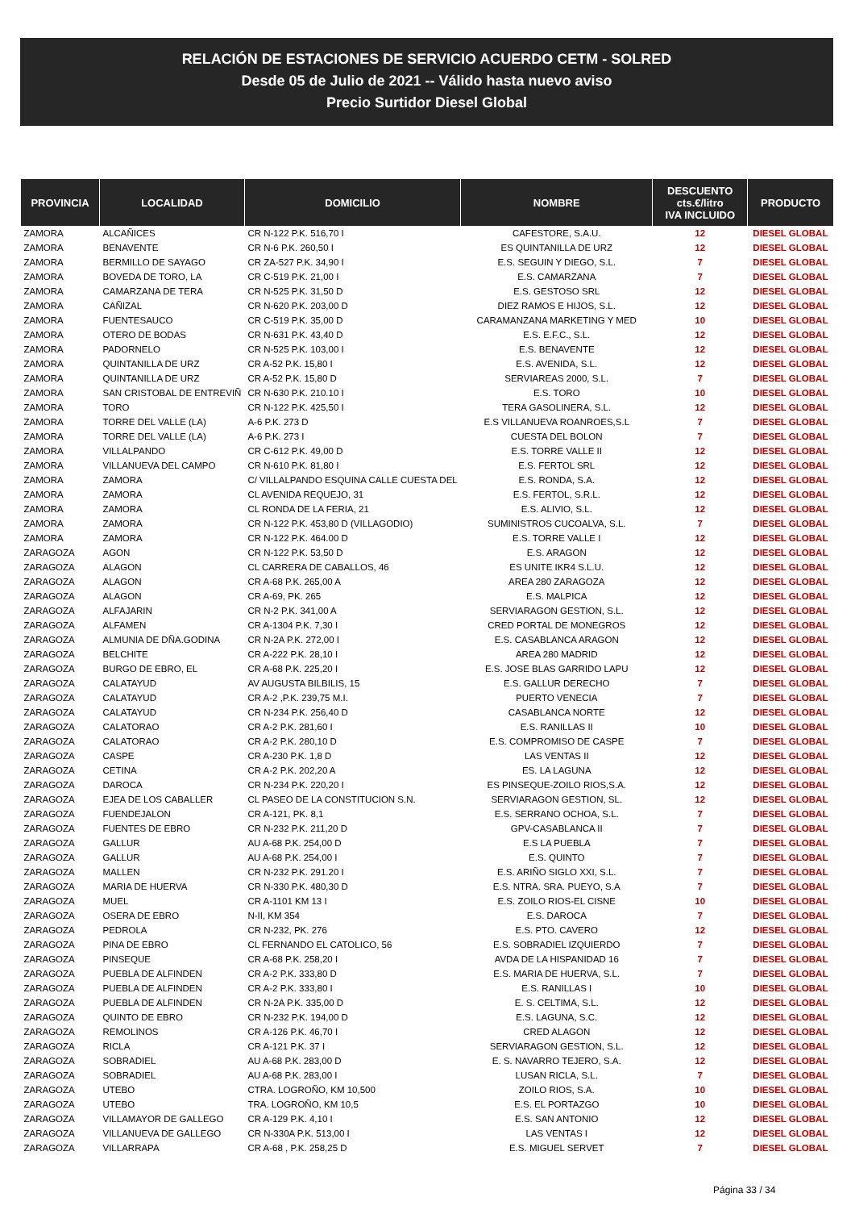RELACIÓN DE ESTACIONES DE SERVICIO ACUERDO CETM - SOLRED
Desde 05 de Julio de 2021 -- Válido hasta nuevo aviso
Precio Surtidor Diesel Global
| PROVINCIA | LOCALIDAD | DOMICILIO | NOMBRE | DESCUENTO cts.€/litro IVA INCLUIDO | PRODUCTO |
| --- | --- | --- | --- | --- | --- |
| ZAMORA | ALCAÑICES | CR N-122 P.K. 516,70 I | CAFESTORE, S.A.U. | 12 | DIESEL GLOBAL |
| ZAMORA | BENAVENTE | CR N-6 P.K. 260,50 I | ES QUINTANILLA DE URZ | 12 | DIESEL GLOBAL |
| ZAMORA | BERMILLO DE SAYAGO | CR ZA-527 P.K. 34,90 I | E.S. SEGUIN Y DIEGO, S.L. | 7 | DIESEL GLOBAL |
| ZAMORA | BOVEDA DE TORO, LA | CR C-519 P.K. 21,00 I | E.S. CAMARZANA | 7 | DIESEL GLOBAL |
| ZAMORA | CAMARZANA DE TERA | CR N-525 P.K. 31,50 D | E.S. GESTOSO SRL | 12 | DIESEL GLOBAL |
| ZAMORA | CAÑIZAL | CR N-620 P.K. 203,00 D | DIEZ RAMOS E HIJOS, S.L. | 12 | DIESEL GLOBAL |
| ZAMORA | FUENTESAUCO | CR C-519 P.K. 35,00 D | CARAMANZANA MARKETING Y MED | 10 | DIESEL GLOBAL |
| ZAMORA | OTERO DE BODAS | CR N-631 P.K. 43,40 D | E.S. E.F.C., S.L. | 12 | DIESEL GLOBAL |
| ZAMORA | PADORNELO | CR N-525 P.K. 103,00 I | E.S. BENAVENTE | 12 | DIESEL GLOBAL |
| ZAMORA | QUINTANILLA DE URZ | CR A-52 P.K. 15,80 I | E.S. AVENIDA, S.L. | 12 | DIESEL GLOBAL |
| ZAMORA | QUINTANILLA DE URZ | CR A-52 P.K. 15,80 D | SERVIAREAS 2000, S.L. | 7 | DIESEL GLOBAL |
| ZAMORA | SAN CRISTOBAL DE ENTREVIÑ | CR N-630 P.K. 210.10 I | E.S. TORO | 10 | DIESEL GLOBAL |
| ZAMORA | TORO | CR N-122 P.K. 425,50 I | TERA GASOLINERA, S.L. | 12 | DIESEL GLOBAL |
| ZAMORA | TORRE DEL VALLE (LA) | A-6 P.K. 273 D | E.S VILLANUEVA ROANROES,S.L | 7 | DIESEL GLOBAL |
| ZAMORA | TORRE DEL VALLE (LA) | A-6 P.K. 273 I | CUESTA DEL BOLON | 7 | DIESEL GLOBAL |
| ZAMORA | VILLALPANDO | CR C-612 P.K. 49,00 D | E.S. TORRE VALLE II | 12 | DIESEL GLOBAL |
| ZAMORA | VILLANUEVA DEL CAMPO | CR N-610 P.K. 81,80 I | E.S. FERTOL SRL | 12 | DIESEL GLOBAL |
| ZAMORA | ZAMORA | C/ VILLALPANDO ESQUINA CALLE CUESTA DEL | E.S. RONDA, S.A. | 12 | DIESEL GLOBAL |
| ZAMORA | ZAMORA | CL AVENIDA REQUEJO, 31 | E.S. FERTOL, S.R.L. | 12 | DIESEL GLOBAL |
| ZAMORA | ZAMORA | CL RONDA DE LA FERIA, 21 | E.S. ALIVIO, S.L. | 12 | DIESEL GLOBAL |
| ZAMORA | ZAMORA | CR N-122 P.K. 453,80 D (VILLAGODIO) | SUMINISTROS CUCOALVA, S.L. | 7 | DIESEL GLOBAL |
| ZAMORA | ZAMORA | CR N-122 P.K. 464.00 D | E.S. TORRE VALLE I | 12 | DIESEL GLOBAL |
| ZARAGOZA | AGON | CR N-122 P.K. 53,50 D | E.S. ARAGON | 12 | DIESEL GLOBAL |
| ZARAGOZA | ALAGON | CL CARRERA DE CABALLOS, 46 | ES UNITE IKR4 S.L.U. | 12 | DIESEL GLOBAL |
| ZARAGOZA | ALAGON | CR A-68 P.K. 265,00 A | AREA 280 ZARAGOZA | 12 | DIESEL GLOBAL |
| ZARAGOZA | ALAGON | CR A-69, PK. 265 | E.S. MALPICA | 12 | DIESEL GLOBAL |
| ZARAGOZA | ALFAJARIN | CR N-2 P.K. 341,00 A | SERVIARAGON GESTION, S.L. | 12 | DIESEL GLOBAL |
| ZARAGOZA | ALFAMEN | CR A-1304 P.K. 7,30 I | CRED PORTAL DE MONEGROS | 12 | DIESEL GLOBAL |
| ZARAGOZA | ALMUNIA DE DÑA.GODINA | CR N-2A P.K. 272,00 I | E.S. CASABLANCA ARAGON | 12 | DIESEL GLOBAL |
| ZARAGOZA | BELCHITE | CR A-222 P.K. 28,10 I | AREA 280 MADRID | 12 | DIESEL GLOBAL |
| ZARAGOZA | BURGO DE EBRO, EL | CR A-68 P.K. 225,20 I | E.S. JOSE BLAS GARRIDO LAPU | 12 | DIESEL GLOBAL |
| ZARAGOZA | CALATAYUD | AV AUGUSTA BILBILIS, 15 | E.S. GALLUR DERECHO | 7 | DIESEL GLOBAL |
| ZARAGOZA | CALATAYUD | CR A-2 ,P.K. 239,75 M.I. | PUERTO VENECIA | 7 | DIESEL GLOBAL |
| ZARAGOZA | CALATAYUD | CR N-234 P.K. 256,40 D | CASABLANCA NORTE | 12 | DIESEL GLOBAL |
| ZARAGOZA | CALATORAO | CR A-2 P.K. 281,60 I | E.S. RANILLAS II | 10 | DIESEL GLOBAL |
| ZARAGOZA | CALATORAO | CR A-2 P.K. 280,10 D | E.S. COMPROMISO DE CASPE | 7 | DIESEL GLOBAL |
| ZARAGOZA | CASPE | CR A-230 P.K. 1,8 D | LAS VENTAS II | 12 | DIESEL GLOBAL |
| ZARAGOZA | CETINA | CR A-2 P.K. 202,20 A | ES. LA LAGUNA | 12 | DIESEL GLOBAL |
| ZARAGOZA | DAROCA | CR N-234 P.K. 220,20 I | ES PINSEQUE-ZOILO RIOS,S.A. | 12 | DIESEL GLOBAL |
| ZARAGOZA | EJEA DE LOS CABALLER | CL PASEO DE LA CONSTITUCION S.N. | SERVIARAGON GESTION, SL. | 12 | DIESEL GLOBAL |
| ZARAGOZA | FUENDEJALON | CR A-121, PK. 8,1 | E.S. SERRANO OCHOA, S.L. | 7 | DIESEL GLOBAL |
| ZARAGOZA | FUENTES DE EBRO | CR N-232 P.K. 211,20 D | GPV-CASABLANCA II | 7 | DIESEL GLOBAL |
| ZARAGOZA | GALLUR | AU A-68 P.K. 254,00 D | E.S LA PUEBLA | 7 | DIESEL GLOBAL |
| ZARAGOZA | GALLUR | AU A-68 P.K. 254,00 I | E.S. QUINTO | 7 | DIESEL GLOBAL |
| ZARAGOZA | MALLEN | CR N-232 P.K. 291.20 I | E.S. ARIÑO SIGLO XXI, S.L. | 7 | DIESEL GLOBAL |
| ZARAGOZA | MARIA DE HUERVA | CR N-330 P.K. 480,30 D | E.S. NTRA. SRA. PUEYO, S.A | 7 | DIESEL GLOBAL |
| ZARAGOZA | MUEL | CR A-1101 KM 13 I | E.S. ZOILO RIOS-EL CISNE | 10 | DIESEL GLOBAL |
| ZARAGOZA | OSERA DE EBRO | N-II, KM 354 | E.S. DAROCA | 7 | DIESEL GLOBAL |
| ZARAGOZA | PEDROLA | CR N-232, PK. 276 | E.S. PTO. CAVERO | 12 | DIESEL GLOBAL |
| ZARAGOZA | PINA DE EBRO | CL FERNANDO EL CATOLICO, 56 | E.S. SOBRADIEL IZQUIERDO | 7 | DIESEL GLOBAL |
| ZARAGOZA | PINSEQUE | CR A-68 P.K. 258,20 I | AVDA DE LA HISPANIDAD 16 | 7 | DIESEL GLOBAL |
| ZARAGOZA | PUEBLA DE ALFINDEN | CR A-2 P.K. 333,80 D | E.S. MARIA DE HUERVA, S.L. | 7 | DIESEL GLOBAL |
| ZARAGOZA | PUEBLA DE ALFINDEN | CR A-2 P.K. 333,80 I | E.S. RANILLAS I | 10 | DIESEL GLOBAL |
| ZARAGOZA | PUEBLA DE ALFINDEN | CR N-2A P.K. 335,00 D | E. S. CELTIMA, S.L. | 12 | DIESEL GLOBAL |
| ZARAGOZA | QUINTO DE EBRO | CR N-232 P.K. 194,00 D | E.S. LAGUNA, S.C. | 12 | DIESEL GLOBAL |
| ZARAGOZA | REMOLINOS | CR A-126 P.K. 46,70 I | CRED ALAGON | 12 | DIESEL GLOBAL |
| ZARAGOZA | RICLA | CR A-121 P.K. 37 I | SERVIARAGON GESTION, S.L. | 12 | DIESEL GLOBAL |
| ZARAGOZA | SOBRADIEL | AU A-68 P.K. 283,00 D | E. S. NAVARRO TEJERO, S.A. | 12 | DIESEL GLOBAL |
| ZARAGOZA | SOBRADIEL | AU A-68 P.K. 283,00 I | LUSAN RICLA, S.L. | 7 | DIESEL GLOBAL |
| ZARAGOZA | UTEBO | CTRA. LOGROÑO, KM 10,500 | ZOILO RIOS, S.A. | 10 | DIESEL GLOBAL |
| ZARAGOZA | UTEBO | TRA. LOGROÑO, KM 10,5 | E.S. EL PORTAZGO | 10 | DIESEL GLOBAL |
| ZARAGOZA | VILLAMAYOR DE GALLEGO | CR A-129 P.K. 4,10 I | E.S. SAN ANTONIO | 12 | DIESEL GLOBAL |
| ZARAGOZA | VILLANUEVA DE GALLEGO | CR N-330A P.K. 513,00 I | LAS VENTAS I | 12 | DIESEL GLOBAL |
| ZARAGOZA | VILLARRAPA | CR A-68 , P.K. 258,25 D | E.S. MIGUEL SERVET | 7 | DIESEL GLOBAL |
Página 33 / 34